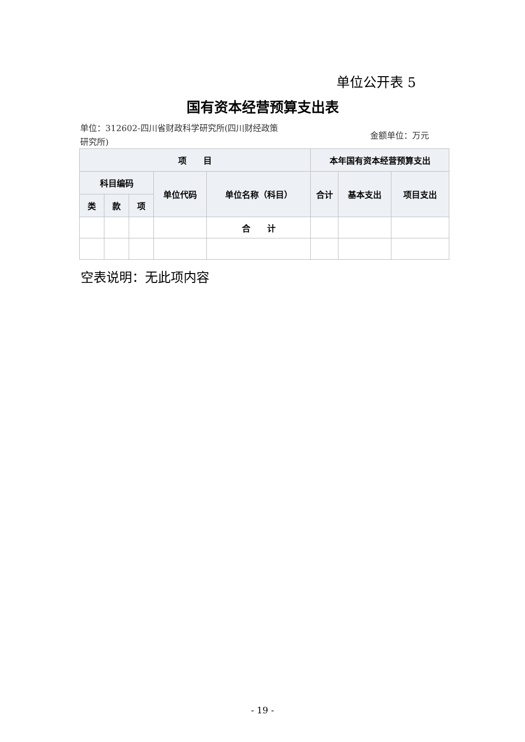单位公开表 5
国有资本经营预算支出表
单位：312602-四川省财政科学研究所(四川财经政策研究所)
金额单位：万元
| 项 目 | | | | | 本年国有资本经营预算支出 | | |
| --- | --- | --- | --- | --- | --- | --- | --- |
| 科目编码 | | | 单位代码 | 单位名称（科目） | 合计 | 基本支出 | 项目支出 |
| 类 | 款 | 项 | | | | | |
| | | | | 合 计 | | | |
空表说明：无此项内容
- 19 -